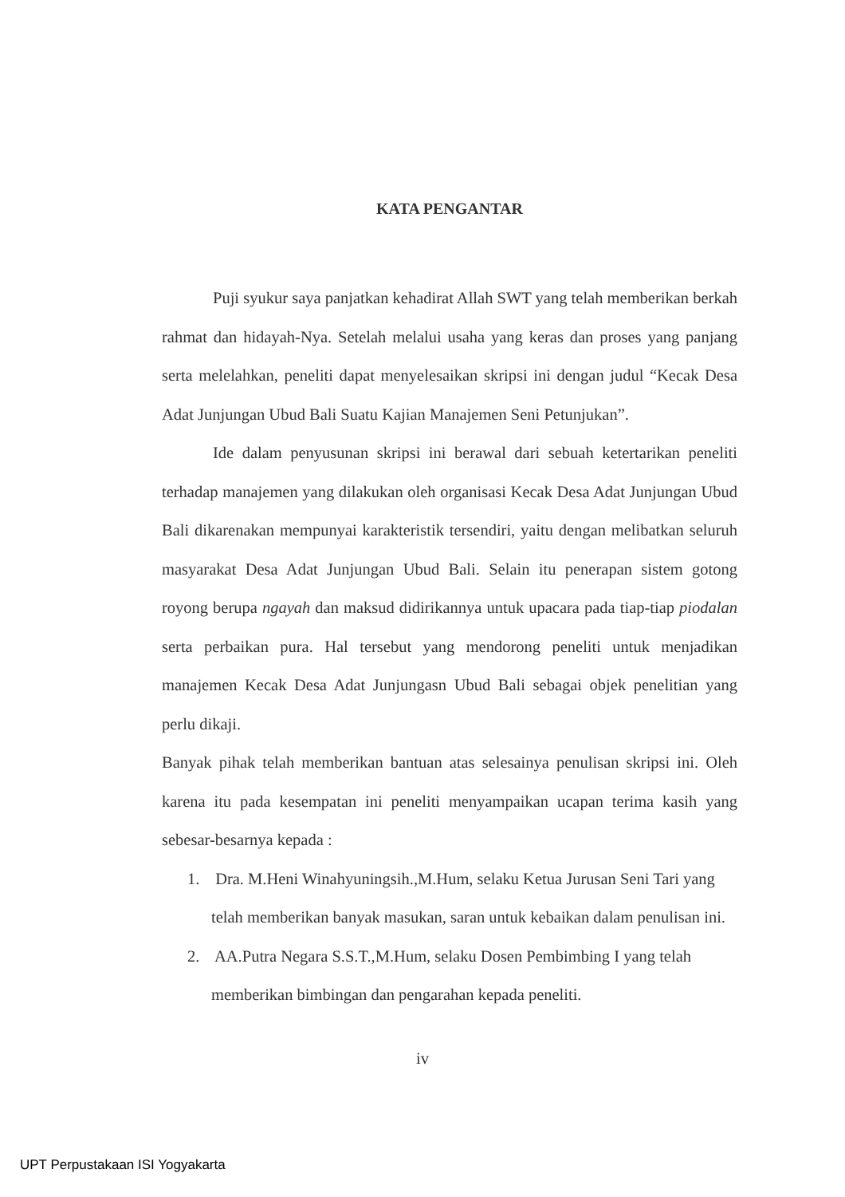KATA PENGANTAR
Puji syukur saya panjatkan kehadirat Allah SWT yang telah memberikan berkah rahmat dan hidayah-Nya. Setelah melalui usaha yang keras dan proses yang panjang serta melelahkan, peneliti dapat menyelesaikan skripsi ini dengan judul “Kecak Desa Adat Junjungan Ubud Bali Suatu Kajian Manajemen Seni Petunjukan”.
Ide dalam penyusunan skripsi ini berawal dari sebuah ketertarikan peneliti terhadap manajemen yang dilakukan oleh organisasi Kecak Desa Adat Junjungan Ubud Bali dikarenakan mempunyai karakteristik tersendiri, yaitu dengan melibatkan seluruh masyarakat Desa Adat Junjungan Ubud Bali. Selain itu penerapan sistem gotong royong berupa ngayah dan maksud didirikannya untuk upacara pada tiap-tiap piodalan serta perbaikan pura. Hal tersebut yang mendorong peneliti untuk menjadikan manajemen Kecak Desa Adat Junjungasn Ubud Bali sebagai objek penelitian yang perlu dikaji.
Banyak pihak telah memberikan bantuan atas selesainya penulisan skripsi ini. Oleh karena itu pada kesempatan ini peneliti menyampaikan ucapan terima kasih yang sebesar-besarnya kepada :
1. Dra. M.Heni Winahyuningsih.,M.Hum, selaku Ketua Jurusan Seni Tari yang telah memberikan banyak masukan, saran untuk kebaikan dalam penulisan ini.
2. AA.Putra Negara S.S.T.,M.Hum, selaku Dosen Pembimbing I yang telah memberikan bimbingan dan pengarahan kepada peneliti.
iv
UPT Perpustakaan ISI Yogyakarta